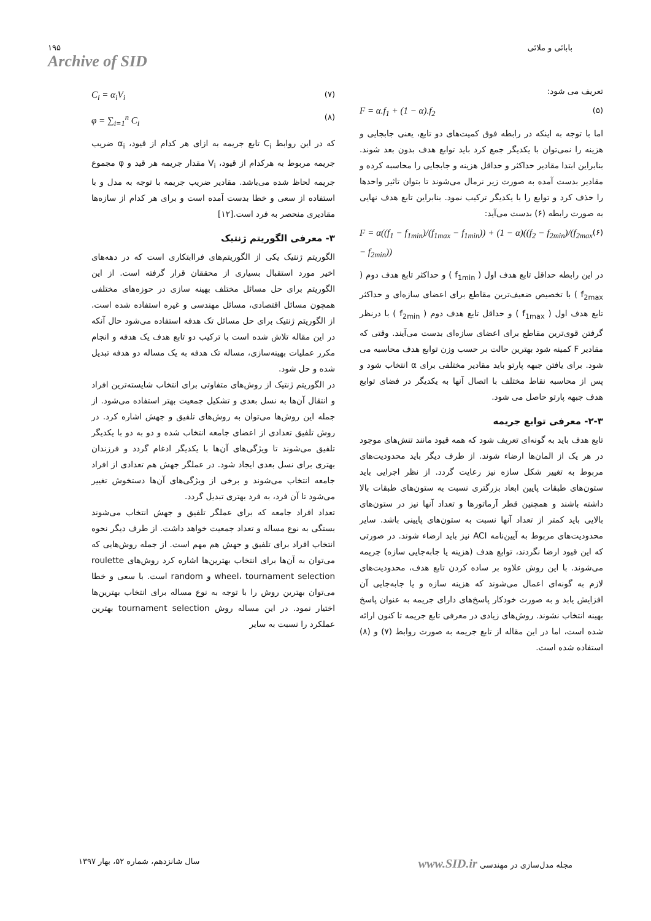۱۹۵
Archive of SID
بابائی و ملائی
تعریف می شود:
F = α.f<sub>1</sub> + (1 − α).f<sub>2</sub> (۵)
اما با توجه به اینکه در رابطه فوق کمیت‌های دو تابع، یعنی جابجایی و هزینه را نمی‌توان با یکدیگر جمع کرد باید توابع هدف بدون بعد شوند. بنابراین ابتدا مقادیر حداکثر و حداقل هزینه و جابجایی را محاسبه کرده و مقادیر بدست آمده به صورت زیر نرمال می‌شوند تا بتوان تاثیر واحدها را حذف کرد و توابع را با یکدیگر ترکیب نمود. بنابراین تابع هدف نهایی به صورت رابطه (۶) بدست می‌آید:
F = α((f<sub>1</sub> − f<sub>1min</sub>)/(f<sub>1max</sub> − f<sub>1min</sub>)) + (1 − α)((f<sub>2</sub> − f<sub>2min</sub>)/(f<sub>2max</sub> − f<sub>2min</sub>)) (۶)
در این رابطه حداقل تابع هدف اول ( f<sub>1min</sub> ) و حداکثر تابع هدف دوم ( f<sub>2max</sub> ) با تخصیص ضعیف‌ترین مقاطع برای اعضای سازه‌ای و حداکثر تابع هدف اول ( f<sub>1max</sub> ) و حداقل تابع هدف دوم ( f<sub>2min</sub> ) با درنظر گرفتن قوی‌ترین مقاطع برای اعضای سازه‌ای بدست می‌آیند. وقتی که مقادیر F کمینه شود بهترین حالت بر حسب وزن توابع هدف محاسبه می شود. برای یافتن جبهه پارتو باید مقادیر مختلفی برای α انتخاب شود و پس از محاسبه نقاط مختلف با اتصال آنها به یکدیگر در فضای توابع هدف جبهه پارتو حاصل می شود.
۲-۳- معرفی توابع جریمه
تابع هدف باید به گونه‌ای تعریف شود که همه قیود مانند تنش‌های موجود در هر یک از المان‌ها ارضاء شوند. از طرف دیگر باید محدودیت‌های مربوط به تغییر شکل سازه نیز رعایت گردد. از نظر اجرایی باید ستون‌های طبقات پایین ابعاد بزرگتری نسبت به ستون‌های طبقات بالا داشته باشند و همچنین قطر آرماتورها و تعداد آنها نیز در ستون‌های بالایی باید کمتر از تعداد آنها نسبت به ستون‌های پایینی باشد. سایر محدودیت‌های مربوط به آیین‌نامه ACI نیز باید ارضاء شوند. در صورتی که این قیود ارضا نگردند، توابع هدف (هزینه یا جابه‌جایی سازه) جریمه می‌شوند. با این روش علاوه بر ساده کردن تابع هدف، محدودیت‌های لازم به گونه‌ای اعمال می‌شوند که هزینه سازه و یا جابه‌جایی آن افزایش یابد و به صورت خودکار پاسخ‌های دارای جریمه به عنوان پاسخ بهینه انتخاب نشوند. روش‌های زیادی در معرفی تابع جریمه تا کنون ارائه شده است، اما در این مقاله از تابع جریمه به صورت روابط (۷) و (۸) استفاده شده است.
C<sub>i</sub> = α<sub>i</sub>V<sub>i</sub> (۷)
φ = ∑<sub>i=1</sub><sup>n</sup> C<sub>i</sub> (۸)
که در این روابط C<sub>i</sub> تابع جریمه به ازای هر کدام از قیود، α<sub>i</sub> ضریب جریمه مربوط به هرکدام از قیود، V<sub>i</sub> مقدار جریمه هر قید و φ مجموع جریمه لحاظ شده می‌باشد. مقادیر ضریب جریمه با توجه به مدل و با استفاده از سعی و خطا بدست آمده است و برای هر کدام از سازه‌ها مقادیری منحصر به فرد است.[۱۲]
۳- معرفی الگوریتم ژنتیک
الگوریتم ژنتیک یکی از الگوریتم‌های فراابتکاری است که در دهه‌های اخیر مورد استقبال بسیاری از محققان قرار گرفته است. از این الگوریتم برای حل مسائل مختلف بهینه سازی در حوزه‌های مختلفی همچون مسائل اقتصادی، مسائل مهندسی و غیره استفاده شده است. از الگوریتم ژنتیک برای حل مسائل تک هدفه استفاده می‌شود حال آنکه در این مقاله تلاش شده است با ترکیب دو تابع هدف یک هدفه و انجام مکرر عملیات بهینه‌سازی، مساله تک هدفه به یک مساله دو هدفه تبدیل شده و حل شود.
در الگوریتم ژنتیک از روش‌های متفاوتی برای انتخاب شایسته‌ترین افراد و انتقال آن‌ها به نسل بعدی و تشکیل جمعیت بهتر استفاده می‌شود. از جمله این روش‌ها می‌توان به روش‌های تلفیق و جهش اشاره کرد. در روش تلفیق تعدادی از اعضای جامعه انتخاب شده و دو به دو با یکدیگر تلفیق می‌شوند تا ویژگی‌های آن‌ها با یکدیگر ادغام گردد و فرزندان بهتری برای نسل بعدی ایجاد شود. در عملگر جهش هم تعدادی از افراد جامعه انتخاب می‌شوند و برخی از ویژگی‌های آن‌ها دستخوش تغییر می‌شود تا آن فرد، به فرد بهتری تبدیل گردد.
تعداد افراد جامعه که برای عملگر تلفیق و جهش انتخاب می‌شوند بستگی به نوع مساله و تعداد جمعیت خواهد داشت. از طرف دیگر نحوه انتخاب افراد برای تلفیق و جهش هم مهم است. از جمله روش‌هایی که می‌توان به آن‌ها برای انتخاب بهترین‌ها اشاره کرد روش‌های roulette wheel، tournament selection و random است. با سعی و خطا می‌توان بهترین روش را با توجه به نوع مساله برای انتخاب بهترین‌ها اختیار نمود. در این مساله روش tournament selection بهترین عملکرد را نسبت به سایر
سال شانزدهم، شماره ۵۲، بهار ۱۳۹۷
www.SID.ir مجله مدل‌سازی در مهندسی